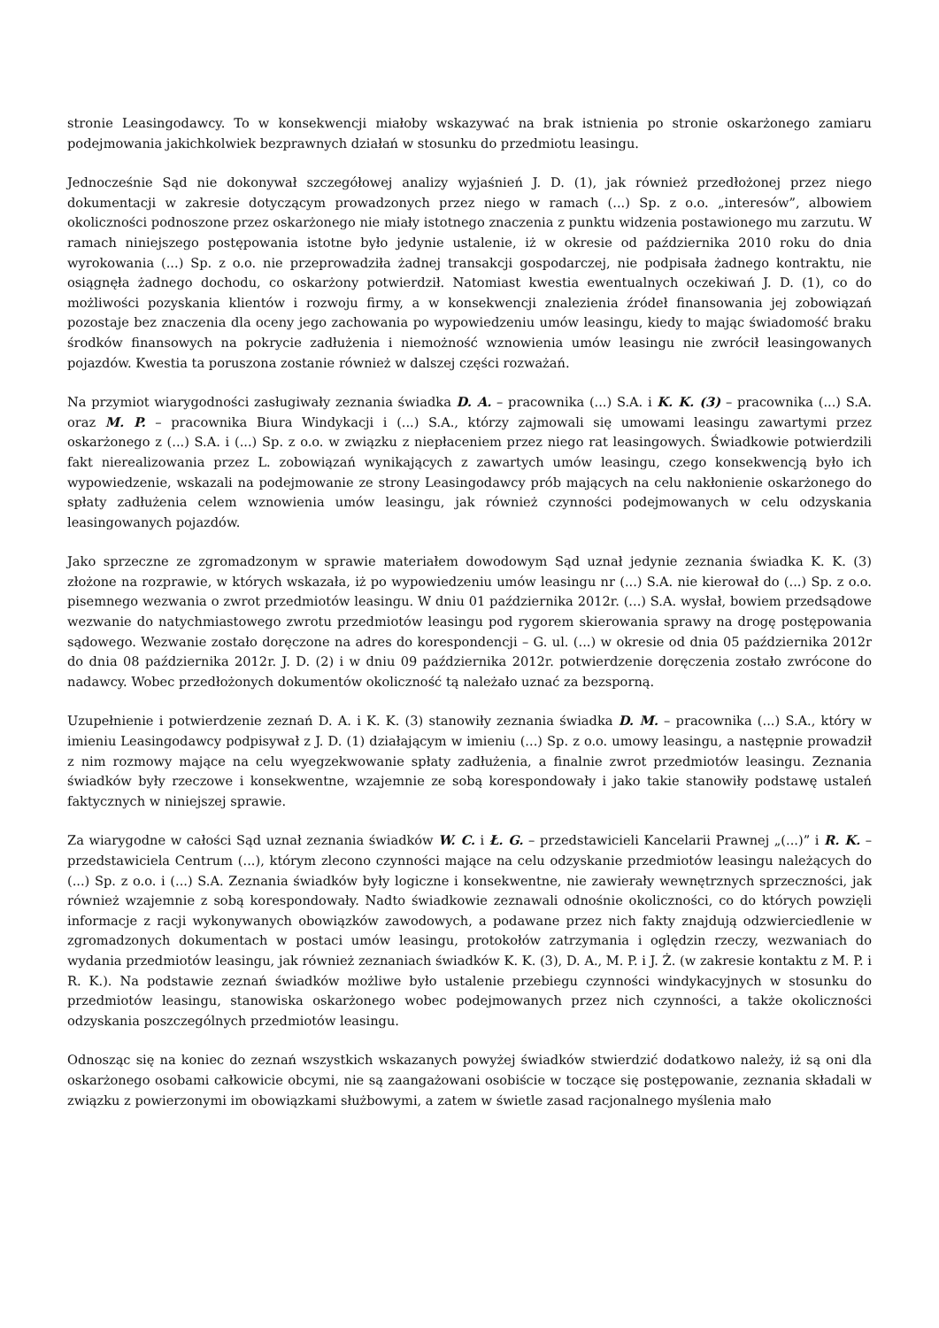stronie Leasingodawcy. To w konsekwencji miałoby wskazywać na brak istnienia po stronie oskarżonego zamiaru podejmowania jakichkolwiek bezprawnych działań w stosunku do przedmiotu leasingu.
Jednocześnie Sąd nie dokonywał szczegółowej analizy wyjaśnień J. D. (1), jak również przedłożonej przez niego dokumentacji w zakresie dotyczącym prowadzonych przez niego w ramach (...) Sp. z o.o. „interesów”, albowiem okoliczności podnoszone przez oskarżonego nie miały istotnego znaczenia z punktu widzenia postawionego mu zarzutu. W ramach niniejszego postępowania istotne było jedynie ustalenie, iż w okresie od października 2010 roku do dnia wyrokowania (...) Sp. z o.o. nie przeprowadziła żadnej transakcji gospodarczej, nie podpisała żadnego kontraktu, nie osiągnęła żadnego dochodu, co oskarżony potwierdził. Natomiast kwestia ewentualnych oczekiwań J. D. (1), co do możliwości pozyskania klientów i rozwoju firmy, a w konsekwencji znalezienia źródeł finansowania jej zobowiązań pozostaje bez znaczenia dla oceny jego zachowania po wypowiedzeniu umów leasingu, kiedy to mając świadomość braku środków finansowych na pokrycie zadłużenia i niemożność wznowienia umów leasingu nie zwrócił leasingowanych pojazdów. Kwestia ta poruszona zostanie również w dalszej części rozważań.
Na przymiot wiarygodności zasługiwały zeznania świadka D. A. – pracownika (...) S.A. i K. K. (3) – pracownika (...) S.A. oraz M. P. – pracownika Biura Windykacji i (...) S.A., którzy zajmowali się umowami leasingu zawartymi przez oskarżonego z (...) S.A. i (...) Sp. z o.o. w związku z niepłaceniem przez niego rat leasingowych. Świadkowie potwierdzili fakt nierealizowania przez L. zobowiązań wynikających z zawartych umów leasingu, czego konsekwencją było ich wypowiedzenie, wskazali na podejmowanie ze strony Leasingodawcy prób mających na celu nakłonienie oskarżonego do spłaty zadłużenia celem wznowienia umów leasingu, jak również czynności podejmowanych w celu odzyskania leasingowanych pojazdów.
Jako sprzeczne ze zgromadzonym w sprawie materiałem dowodowym Sąd uznał jedynie zeznania świadka K. K. (3) złożone na rozprawie, w których wskazała, iż po wypowiedzeniu umów leasingu nr (...) S.A. nie kierował do (...) Sp. z o.o. pisemnego wezwania o zwrot przedmiotów leasingu. W dniu 01 października 2012r. (...) S.A. wysłał, bowiem przedsądowe wezwanie do natychmiastowego zwrotu przedmiotów leasingu pod rygorem skierowania sprawy na drogę postępowania sądowego. Wezwanie zostało doręczone na adres do korespondencji – G. ul. (...) w okresie od dnia 05 października 2012r do dnia 08 października 2012r. J. D. (2) i w dniu 09 października 2012r. potwierdzenie doręczenia zostało zwrócone do nadawcy. Wobec przedłożonych dokumentów okoliczność tą należało uznać za bezsporną.
Uzupełnienie i potwierdzenie zeznań D. A. i K. K. (3) stanowiły zeznania świadka D. M. – pracownika (...) S.A., który w imieniu Leasingodawcy podpisywał z J. D. (1) działającym w imieniu (...) Sp. z o.o. umowy leasingu, a następnie prowadził z nim rozmowy mające na celu wyegzekwowanie spłaty zadłużenia, a finalnie zwrot przedmiotów leasingu. Zeznania świadków były rzeczowe i konsekwentne, wzajemnie ze sobą korespondowały i jako takie stanowiły podstawę ustaleń faktycznych w niniejszej sprawie.
Za wiarygodne w całości Sąd uznał zeznania świadków W. C. i Ł. G. – przedstawicieli Kancelarii Prawnej „(...)” i R. K. – przedstawiciela Centrum (...), którym zlecono czynności mające na celu odzyskanie przedmiotów leasingu należących do (...) Sp. z o.o. i (...) S.A. Zeznania świadków były logiczne i konsekwentne, nie zawierały wewnętrznych sprzeczności, jak również wzajemnie z sobą korespondowały. Nadto świadkowie zeznawali odnośnie okoliczności, co do których powzięli informacje z racji wykonywanych obowiązków zawodowych, a podawane przez nich fakty znajdują odzwierciedlenie w zgromadzonych dokumentach w postaci umów leasingu, protokołów zatrzymania i oględzin rzeczy, wezwaniach do wydania przedmiotów leasingu, jak również zeznaniach świadków K. K. (3), D. A., M. P. i J. Ż. (w zakresie kontaktu z M. P. i R. K.). Na podstawie zeznań świadków możliwe było ustalenie przebiegu czynności windykacyjnych w stosunku do przedmiotów leasingu, stanowiska oskarżonego wobec podejmowanych przez nich czynności, a także okoliczności odzyskania poszczególnych przedmiotów leasingu.
Odnosząc się na koniec do zeznań wszystkich wskazanych powyżej świadków stwierdzić dodatkowo należy, iż są oni dla oskarżonego osobami całkowicie obcymi, nie są zaangażowani osobiście w toczące się postępowanie, zeznania składali w związku z powierzonymi im obowiązkami służbowymi, a zatem w świetle zasad racjonalnego myślenia mało